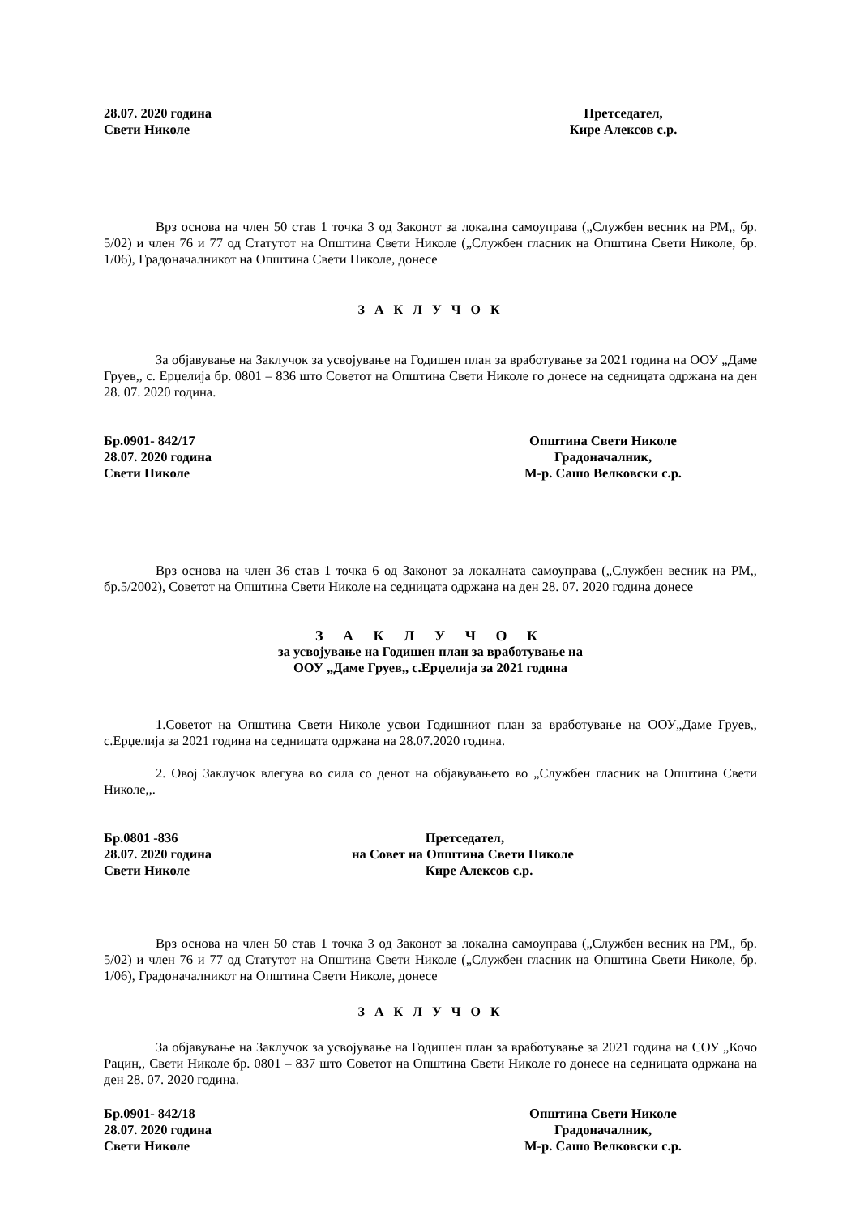28.07. 2020 година
Свети Николе
Претседател,
Кире Алексов с.р.
Врз основа на член 50 став 1 точка 3 од Законот за локална самоуправа („Службен весник на РМ,, бр. 5/02) и член 76 и 77 од Статутот на Општина Свети Николе („Службен гласник на Општина Свети Николе, бр. 1/06), Градоначалникот на Општина Свети Николе, донесе
З А К Л У Ч О К
За објавување на Заклучок за усвојување на Годишен план за вработување за 2021 година на ООУ „Даме Груев,, с. Ерџелија бр. 0801 – 836 што Советот на Општина Свети Николе го донесе на седницата одржана на ден 28. 07. 2020 година.
Бр.0901- 842/17
28.07. 2020 година
Свети Николе
Општина Свети Николе
Градоначалник,
М-р. Сашо Велковски с.р.
Врз основа на член 36 став 1 точка 6 од Законот за локалната самоуправа („Службен весник на РМ,, бр.5/2002), Советот на Општина Свети Николе на седницата одржана на ден 28. 07. 2020 година донесе
З А К Л У Ч О К
за усвојување на Годишен план за вработување на
ООУ „Даме Груев,, с.Ерџелија за 2021 година
1.Советот на Општина Свети Николе усвои Годишниот план за вработување на ООУ„Даме Груев,, с.Ерџелија за 2021 година на седницата одржана на 28.07.2020 година.
2. Овој Заклучок влегува во сила со денот на објавувањето во „Службен гласник на Општина Свети Николе,,.
Бр.0801 -836
28.07. 2020 година
Свети Николе
Претседател,
на Совет на Општина Свети Николе
Кире Алексов с.р.
Врз основа на член 50 став 1 точка 3 од Законот за локална самоуправа („Службен весник на РМ,, бр. 5/02) и член 76 и 77 од Статутот на Општина Свети Николе („Службен гласник на Општина Свети Николе, бр. 1/06), Градоначалникот на Општина Свети Николе, донесе
З А К Л У Ч О К
За објавување на Заклучок за усвојување на Годишен план за вработување за 2021 година на СОУ „Кочо Рацин,, Свети Николе бр. 0801 – 837 што Советот на Општина Свети Николе го донесе на седницата одржана на ден 28. 07. 2020 година.
Бр.0901- 842/18
28.07. 2020 година
Свети Николе
Општина Свети Николе
Градоначалник,
М-р. Сашо Велковски с.р.